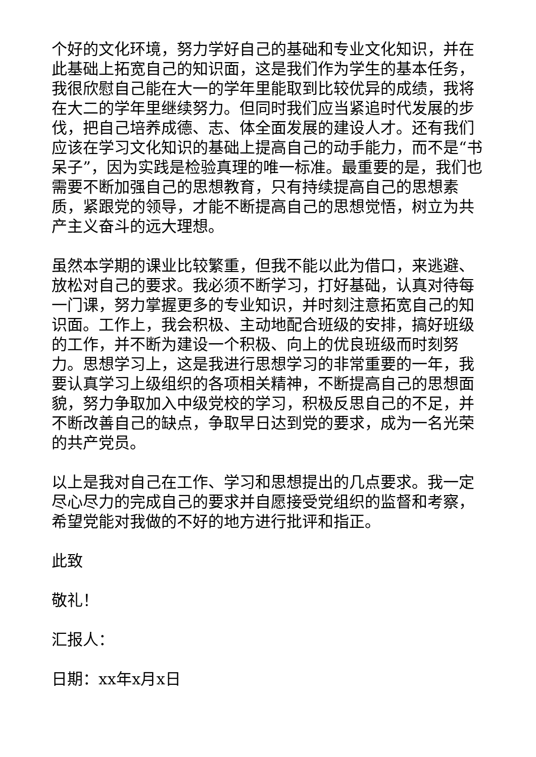个好的文化环境，努力学好自己的基础和专业文化知识，并在此基础上拓宽自己的知识面，这是我们作为学生的基本任务，我很欣慰自己能在大一的学年里能取到比较优异的成绩，我将在大二的学年里继续努力。但同时我们应当紧追时代发展的步伐，把自己培养成德、志、体全面发展的建设人才。还有我们应该在学习文化知识的基础上提高自己的动手能力，而不是“书呆子”，因为实践是检验真理的唯一标准。最重要的是，我们也需要不断加强自己的思想教育，只有持续提高自己的思想素质，紧跟党的领导，才能不断提高自己的思想觉悟，树立为共产主义奋斗的远大理想。
虽然本学期的课业比较繁重，但我不能以此为借口，来逃避、放松对自己的要求。我必须不断学习，打好基础，认真对待每一门课，努力掌握更多的专业知识，并时刻注意拓宽自己的知识面。工作上，我会积极、主动地配合班级的安排，搞好班级的工作，并不断为建设一个积极、向上的优良班级而时刻努力。思想学习上，这是我进行思想学习的非常重要的一年，我要认真学习上级组织的各项相关精神，不断提高自己的思想面貌，努力争取加入中级党校的学习，积极反思自己的不足，并不断改善自己的缺点，争取早日达到党的要求，成为一名光荣的共产党员。
以上是我对自己在工作、学习和思想提出的几点要求。我一定尽心尽力的完成自己的要求并自愿接受党组织的监督和考察，希望党能对我做的不好的地方进行批评和指正。
此致
敬礼！
汇报人：
日期：xx年x月x日